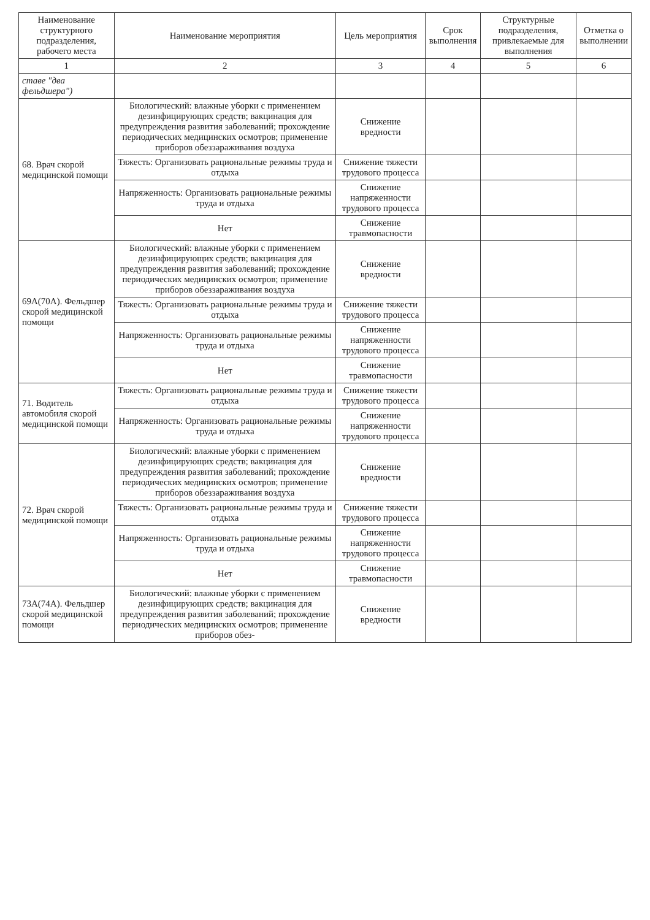| Наименование структурного подразделения, рабочего места | Наименование мероприятия | Цель мероприятия | Срок выполнения | Структурные подразделения, привлекаемые для выполнения | Отметка о выполнении |
| --- | --- | --- | --- | --- | --- |
| 1 | 2 | 3 | 4 | 5 | 6 |
| ставе "два фельдшера") | | | | | |
| 68. Врач скорой медицинской помощи | Биологический: влажные уборки с применением дезинфицирующих средств; вакцинация для предупреждения развития заболеваний; прохождение периодических медицинских осмотров; применение приборов обеззараживания воздуха | Снижение вредности | | | |
| | Тяжесть: Организовать рациональные режимы труда и отдыха | Снижение тяжести трудового процесса | | | |
| | Напряженность: Организовать рациональные режимы труда и отдыха | Снижение напряженности трудового процесса | | | |
| | Нет | Снижение травмопасности | | | |
| 69А(70А). Фельдшер скорой медицинской помощи | Биологический: влажные уборки с применением дезинфицирующих средств; вакцинация для предупреждения развития заболеваний; прохождение периодических медицинских осмотров; применение приборов обеззараживания воздуха | Снижение вредности | | | |
| | Тяжесть: Организовать рациональные режимы труда и отдыха | Снижение тяжести трудового процесса | | | |
| | Напряженность: Организовать рациональные режимы труда и отдыха | Снижение напряженности трудового процесса | | | |
| | Нет | Снижение травмопасности | | | |
| 71. Водитель автомобиля скорой медицинской помощи | Тяжесть: Организовать рациональные режимы труда и отдыха | Снижение тяжести трудового процесса | | | |
| | Напряженность: Организовать рациональные режимы труда и отдыха | Снижение напряженности трудового процесса | | | |
| 72. Врач скорой медицинской помощи | Биологический: влажные уборки с применением дезинфицирующих средств; вакцинация для предупреждения развития заболеваний; прохождение периодических медицинских осмотров; применение приборов обеззараживания воздуха | Снижение вредности | | | |
| | Тяжесть: Организовать рациональные режимы труда и отдыха | Снижение тяжести трудового процесса | | | |
| | Напряженность: Организовать рациональные режимы труда и отдыха | Снижение напряженности трудового процесса | | | |
| | Нет | Снижение травмопасности | | | |
| 73А(74А). Фельдшер скорой медицинской помощи | Биологический: влажные уборки с применением дезинфицирующих средств; вакцинация для предупреждения развития заболеваний; прохождение периодических медицинских осмотров; применение приборов обез- | Снижение вредности | | | |